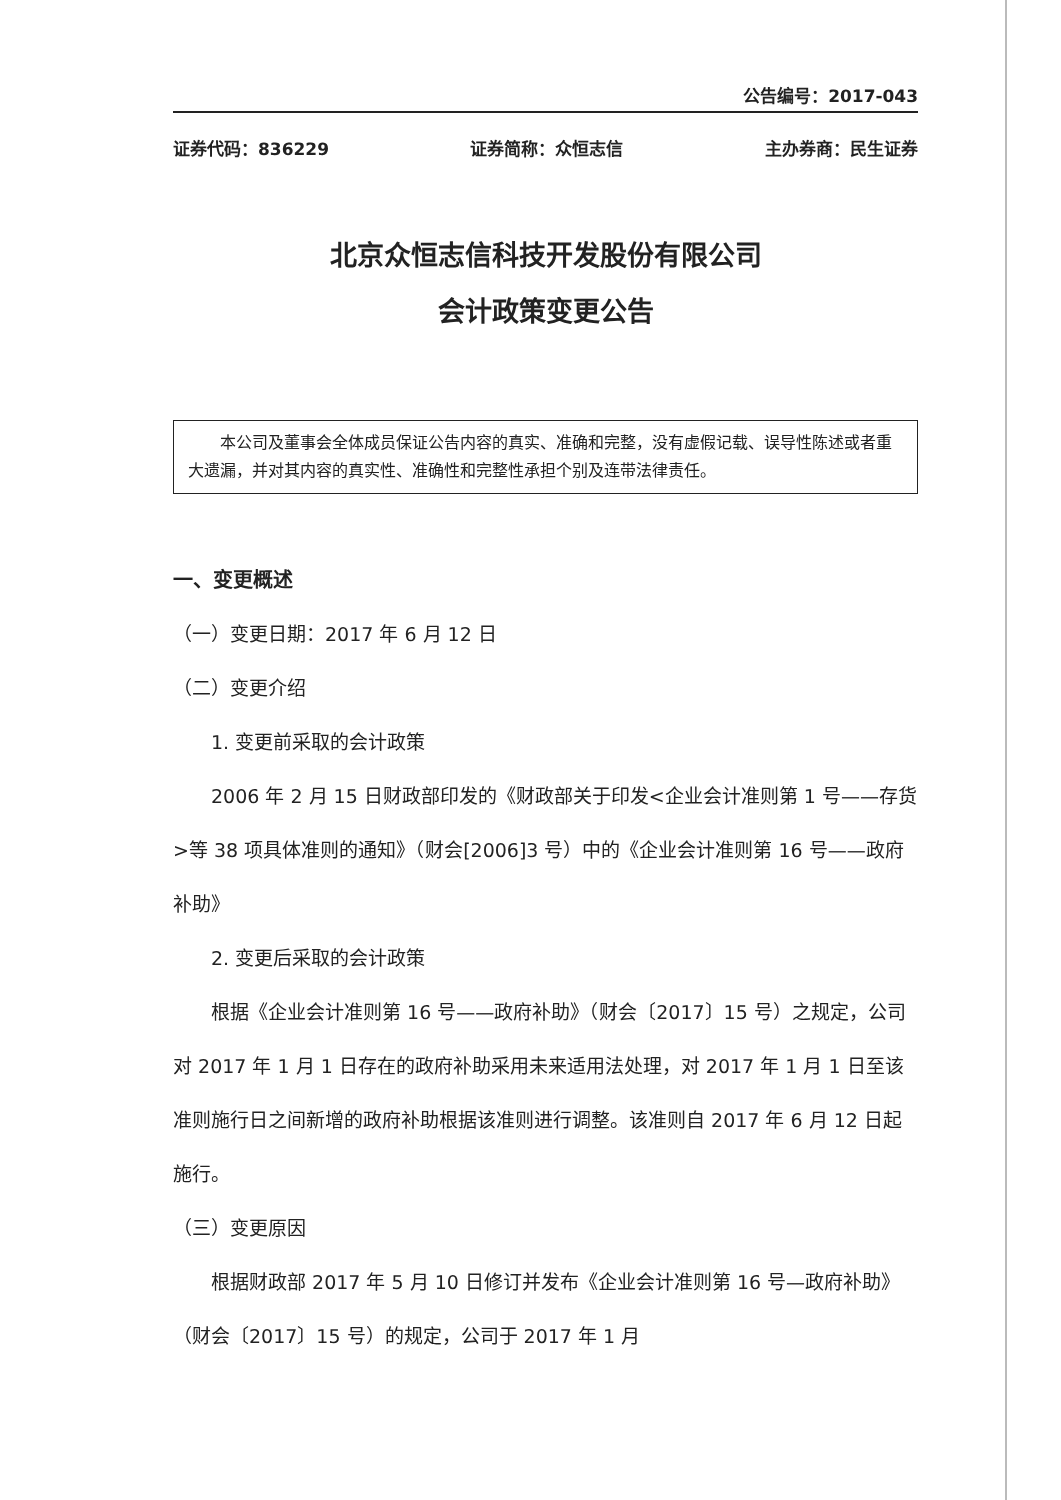公告编号：2017-043
证券代码：836229 证券简称：众恒志信 主办券商：民生证券
北京众恒志信科技开发股份有限公司
会计政策变更公告
本公司及董事会全体成员保证公告内容的真实、准确和完整，没有虚假记载、误导性陈述或者重大遗漏，并对其内容的真实性、准确性和完整性承担个别及连带法律责任。
一、变更概述
（一）变更日期：2017 年 6 月 12 日
（二）变更介绍
1. 变更前采取的会计政策
2006 年 2 月 15 日财政部印发的《财政部关于印发<企业会计准则第 1 号——存货>等 38 项具体准则的通知》（财会[2006]3 号）中的《企业会计准则第 16 号——政府补助》
2. 变更后采取的会计政策
根据《企业会计准则第 16 号——政府补助》（财会〔2017〕15 号）之规定，公司对 2017 年 1 月 1 日存在的政府补助采用未来适用法处理，对 2017 年 1 月 1 日至该准则施行日之间新增的政府补助根据该准则进行调整。该准则自 2017 年 6 月 12 日起施行。
（三）变更原因
根据财政部 2017 年 5 月 10 日修订并发布《企业会计准则第 16 号—政府补助》（财会〔2017〕15 号）的规定，公司于 2017 年 1 月